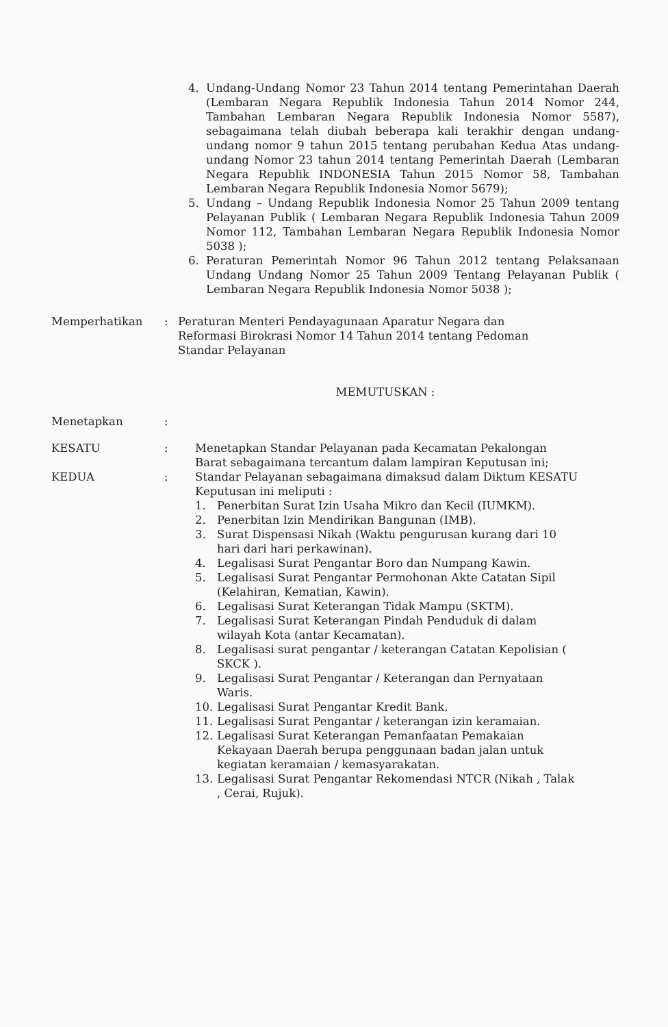4. Undang-Undang Nomor 23 Tahun 2014 tentang Pemerintahan Daerah (Lembaran Negara Republik Indonesia Tahun 2014 Nomor 244, Tambahan Lembaran Negara Republik Indonesia Nomor 5587), sebagaimana telah diubah beberapa kali terakhir dengan undang-undang nomor 9 tahun 2015 tentang perubahan Kedua Atas undang-undang Nomor 23 tahun 2014 tentang Pemerintah Daerah (Lembaran Negara Republik INDONESIA Tahun 2015 Nomor 58, Tambahan Lembaran Negara Republik Indonesia Nomor 5679);
5. Undang – Undang Republik Indonesia Nomor 25 Tahun 2009 tentang Pelayanan Publik ( Lembaran Negara Republik Indonesia Tahun 2009 Nomor 112, Tambahan Lembaran Negara Republik Indonesia Nomor 5038 );
6. Peraturan Pemerintah Nomor 96 Tahun 2012 tentang Pelaksanaan Undang Undang Nomor 25 Tahun 2009 Tentang Pelayanan Publik ( Lembaran Negara Republik Indonesia Nomor 5038 );
Memperhatikan: Peraturan Menteri Pendayagunaan Aparatur Negara dan Reformasi Birokrasi Nomor 14 Tahun 2014 tentang Pedoman Standar Pelayanan
MEMUTUSKAN :
Menetapkan:
KESATU: Menetapkan Standar Pelayanan pada Kecamatan Pekalongan Barat sebagaimana tercantum dalam lampiran Keputusan ini;
KEDUA: Standar Pelayanan sebagaimana dimaksud dalam Diktum KESATU Keputusan ini meliputi :
1. Penerbitan Surat Izin Usaha Mikro dan Kecil (IUMKM).
2. Penerbitan Izin Mendirikan Bangunan (IMB).
3. Surat Dispensasi Nikah (Waktu pengurusan kurang dari 10 hari dari hari perkawinan).
4. Legalisasi Surat Pengantar Boro dan Numpang Kawin.
5. Legalisasi Surat Pengantar Permohonan Akte Catatan Sipil (Kelahiran, Kematian, Kawin).
6. Legalisasi Surat Keterangan Tidak Mampu (SKTM).
7. Legalisasi Surat Keterangan Pindah Penduduk di dalam wilayah Kota (antar Kecamatan).
8. Legalisasi surat pengantar / keterangan Catatan Kepolisian ( SKCK ).
9. Legalisasi Surat Pengantar / Keterangan dan Pernyataan Waris.
10. Legalisasi Surat Pengantar Kredit Bank.
11. Legalisasi Surat Pengantar / keterangan izin keramaian.
12. Legalisasi Surat Keterangan Pemanfaatan Pemakaian Kekayaan Daerah berupa penggunaan badan jalan untuk kegiatan keramaian / kemasyarakatan.
13. Legalisasi Surat Pengantar Rekomendasi NTCR (Nikah , Talak , Cerai, Rujuk).